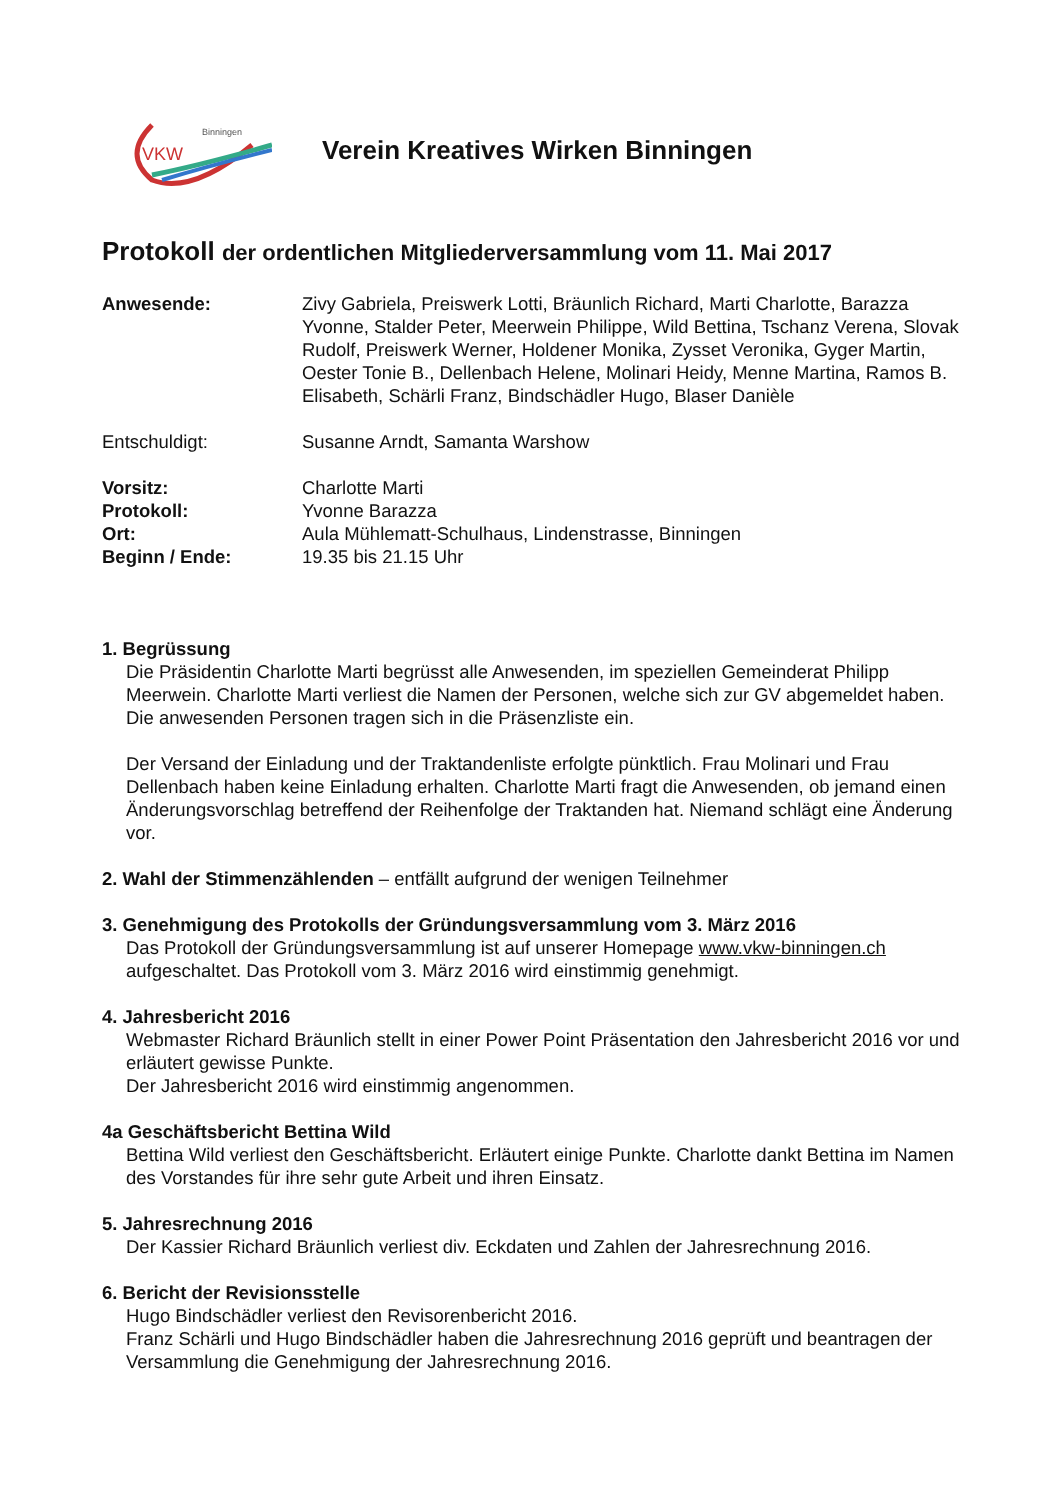VKW
Binningen
Verein Kreatives Wirken Binningen
Protokoll der ordentlichen Mitgliederversammlung vom 11. Mai 2017
Anwesende: Zivy Gabriela, Preiswerk Lotti, Bräunlich Richard, Marti Charlotte, Barazza Yvonne, Stalder Peter, Meerwein Philippe, Wild Bettina, Tschanz Verena, Slovak Rudolf, Preiswerk Werner, Holdener Monika, Zysset Veronika, Gyger Martin, Oester Tonie B., Dellenbach Helene, Molinari Heidy, Menne Martina, Ramos B. Elisabeth, Schärli Franz, Bindschädler Hugo, Blaser Danièle
Entschuldigt: Susanne Arndt, Samanta Warshow
Vorsitz: Charlotte Marti
Protokoll: Yvonne Barazza
Ort: Aula Mühlematt-Schulhaus, Lindenstrasse, Binningen
Beginn / Ende: 19.35 bis 21.15 Uhr
1. Begrüssung
Die Präsidentin Charlotte Marti begrüsst alle Anwesenden, im speziellen Gemeinderat Philipp Meerwein. Charlotte Marti verliest die Namen der Personen, welche sich zur GV abgemeldet haben.
Die anwesenden Personen tragen sich in die Präsenzliste ein.
Der Versand der Einladung und der Traktandenliste erfolgte pünktlich. Frau Molinari und Frau Dellenbach haben keine Einladung erhalten. Charlotte Marti fragt die Anwesenden, ob jemand einen Änderungsvorschlag betreffend der Reihenfolge der Traktanden hat. Niemand schlägt eine Änderung vor.
2. Wahl der Stimmenzählenden – entfällt aufgrund der wenigen Teilnehmer
3. Genehmigung des Protokolls der Gründungsversammlung vom 3. März 2016
Das Protokoll der Gründungsversammlung ist auf unserer Homepage www.vkw-binningen.ch aufgeschaltet. Das Protokoll vom 3. März 2016 wird einstimmig genehmigt.
4. Jahresbericht 2016
Webmaster Richard Bräunlich stellt in einer Power Point Präsentation den Jahresbericht 2016 vor und erläutert gewisse Punkte.
Der Jahresbericht 2016 wird einstimmig angenommen.
4a Geschäftsbericht Bettina Wild
Bettina Wild verliest den Geschäftsbericht. Erläutert einige Punkte. Charlotte dankt Bettina im Namen des Vorstandes für ihre sehr gute Arbeit und ihren Einsatz.
5. Jahresrechnung 2016
Der Kassier Richard Bräunlich verliest div. Eckdaten und Zahlen der Jahresrechnung 2016.
6. Bericht der Revisionsstelle
Hugo Bindschädler verliest den Revisorenbericht 2016.
Franz Schärli und Hugo Bindschädler haben die Jahresrechnung 2016 geprüft und beantragen der Versammlung die Genehmigung der Jahresrechnung 2016.